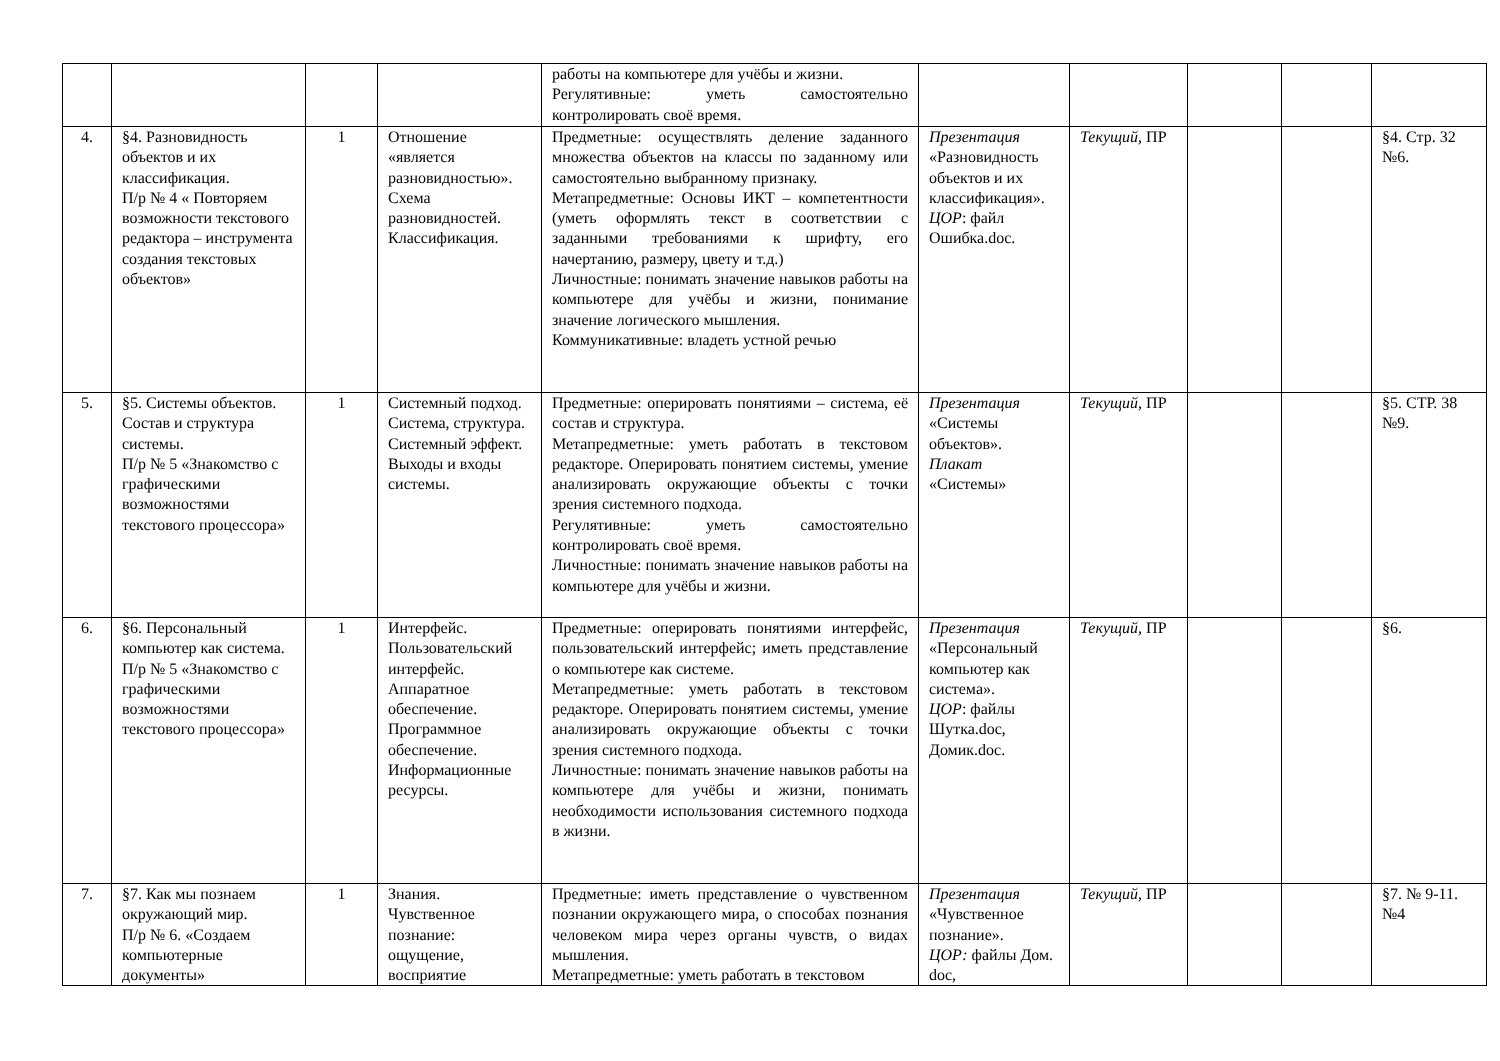| | | | | работы на компьютере для учёбы и жизни. Регулятивные: уметь самостоятельно контролировать своё время. | | | | | |
| 4. | §4. Разновидность объектов и их классификация. П/р № 4 « Повторяем возможности текстового редактора – инструмента создания текстовых объектов» | 1 | Отношение «является разновидностью». Схема разновидностей. Классификация. | Предметные: осуществлять деление заданного множества объектов на классы по заданному или самостоятельно выбранному признаку. Метапредметные: Основы ИКТ – компетентности (уметь оформлять текст в соответствии с заданными требованиями к шрифту, его начертанию, размеру, цвету и т.д.) Личностные: понимать значение навыков работы на компьютере для учёбы и жизни, понимание значение логического мышления. Коммуникативные: владеть устной речью | Презентация «Разновидность объектов и их классификация». ЦОР : файл Ошибка.doc. | Текущий, ПР | | | §4. Стр. 32 №6. |
| 5. | §5. Системы объектов. Состав и структура системы. П/р № 5 «Знакомство с графическими возможностями текстового процессора» | 1 | Системный подход. Система, структура. Системный эффект. Выходы и входы системы. | Предметные: оперировать понятиями – система, её состав и структура. Метапредметные: уметь работать в текстовом редакторе. Оперировать понятием системы, умение анализировать окружающие объекты с точки зрения системного подхода. Регулятивные: уметь самостоятельно контролировать своё время. Личностные: понимать значение навыков работы на компьютере для учёбы и жизни. | Презентация «Системы объектов». Плакат «Системы» | Текущий, ПР | | | §5. СТР. 38 №9. |
| 6. | §6. Персональный компьютер как система. П/р № 5 «Знакомство с графическими возможностями текстового процессора» | 1 | Интерфейс. Пользовательский интерфейс. Аппаратное обеспечение. Программное обеспечение. Информационные ресурсы. | Предметные: оперировать понятиями интерфейс, пользовательский интерфейс; иметь представление о компьютере как системе. Метапредметные: уметь работать в текстовом редакторе. Оперировать понятием системы, умение анализировать окружающие объекты с точки зрения системного подхода. Личностные: понимать значение навыков работы на компьютере для учёбы и жизни, понимать необходимости использования системного подхода в жизни. | Презентация «Персональный компьютер как система». ЦОР : файлы Шутка.doc, Домик.doc. | Текущий, ПР | | | §6. |
| 7. | §7. Как мы познаем окружающий мир. П/р № 6. «Создаем компьютерные документы» | 1 | Знания. Чувственное познание: ощущение, восприятие | Предметные: иметь представление о чувственном познании окружающего мира, о способах познания человеком мира через органы чувств, о видах мышления. Метапредметные: уметь работать в текстовом | Презентация «Чувственное познание». ЦОР: файлы Дом. doc, | Текущий, ПР | | | §7. № 9-11. №4 |